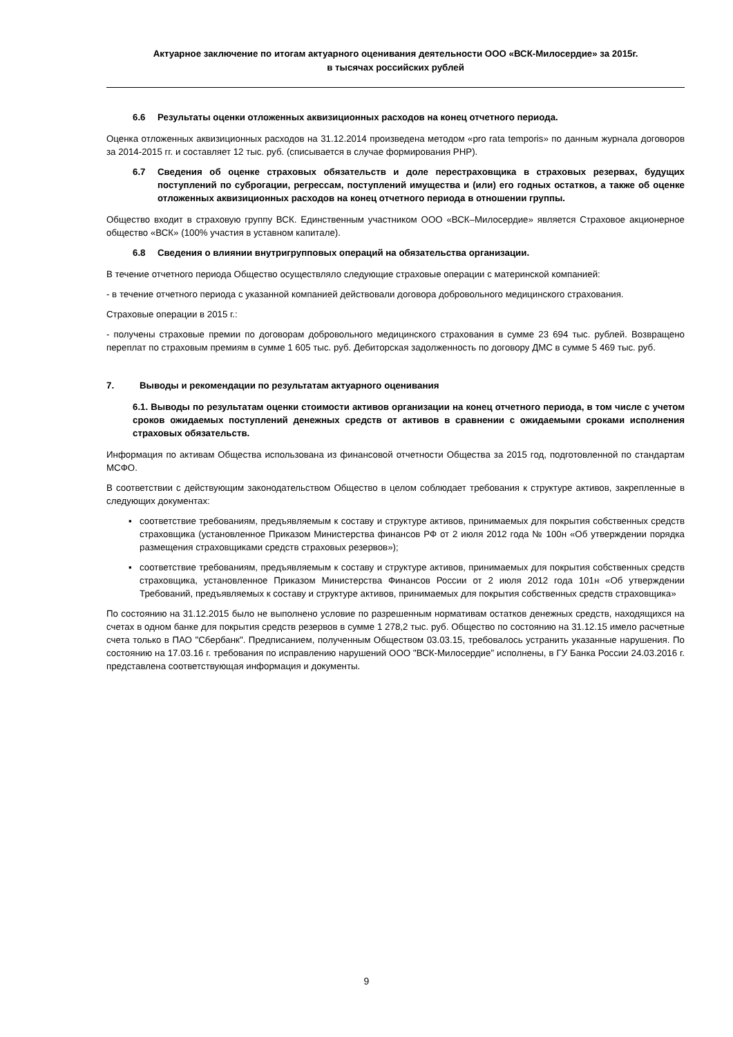Актуарное заключение по итогам актуарного оценивания деятельности ООО «ВСК-Милосердие» за 2015г.
в тысячах российских рублей
6.6 Результаты оценки отложенных аквизиционных расходов на конец отчетного периода.
Оценка отложенных аквизиционных расходов на 31.12.2014 произведена методом «pro rata temporis» по данным журнала договоров за 2014-2015 гг. и составляет 12 тыс. руб. (списывается в случае формирования РНР).
6.7 Сведения об оценке страховых обязательств и доле перестраховщика в страховых резервах, будущих поступлений по суброгации, регрессам, поступлений имущества и (или) его годных остатков, а также об оценке отложенных аквизиционных расходов на конец отчетного периода в отношении группы.
Общество входит в страховую группу ВСК. Единственным участником ООО «ВСК–Милосердие» является Страховое акционерное общество «ВСК» (100% участия в уставном капитале).
6.8 Сведения о влиянии внутригрупповых операций на обязательства организации.
В течение отчетного периода Общество осуществляло следующие страховые операции с материнской компанией:
- в течение отчетного периода с указанной компанией действовали договора добровольного медицинского страхования.
Страховые операции в 2015 г.:
- получены страховые премии по договорам добровольного медицинского страхования в сумме 23 694 тыс. рублей. Возвращено переплат по страховым премиям в сумме 1 605 тыс. руб. Дебиторская задолженность по договору ДМС в сумме 5 469 тыс. руб.
7. Выводы и рекомендации по результатам актуарного оценивания
6.1. Выводы по результатам оценки стоимости активов организации на конец отчетного периода, в том числе с учетом сроков ожидаемых поступлений денежных средств от активов в сравнении с ожидаемыми сроками исполнения страховых обязательств.
Информация по активам Общества использована из финансовой отчетности Общества за 2015 год, подготовленной по стандартам МСФО.
В соответствии с действующим законодательством Общество в целом соблюдает требования к структуре активов, закрепленные в следующих документах:
▪ соответствие требованиям, предъявляемым к составу и структуре активов, принимаемых для покрытия собственных средств страховщика (установленное Приказом Министерства финансов РФ от 2 июля 2012 года № 100н «Об утверждении порядка размещения страховщиками средств страховых резервов»);
▪ соответствие требованиям, предъявляемым к составу и структуре активов, принимаемых для покрытия собственных средств страховщика, установленное Приказом Министерства Финансов России от 2 июля 2012 года 101н «Об утверждении Требований, предъявляемых к составу и структуре активов, принимаемых для покрытия собственных средств страховщика»
По состоянию на 31.12.2015 было не выполнено условие по разрешенным нормативам остатков денежных средств, находящихся на счетах в одном банке для покрытия средств резервов в сумме 1 278,2 тыс. руб. Общество по состоянию на 31.12.15 имело расчетные счета только в ПАО "Сбербанк". Предписанием, полученным Обществом 03.03.15, требовалось устранить указанные нарушения. По состоянию на 17.03.16 г. требования по исправлению нарушений ООО "ВСК-Милосердие" исполнены, в ГУ Банка России 24.03.2016 г. представлена соответствующая информация и документы.
9